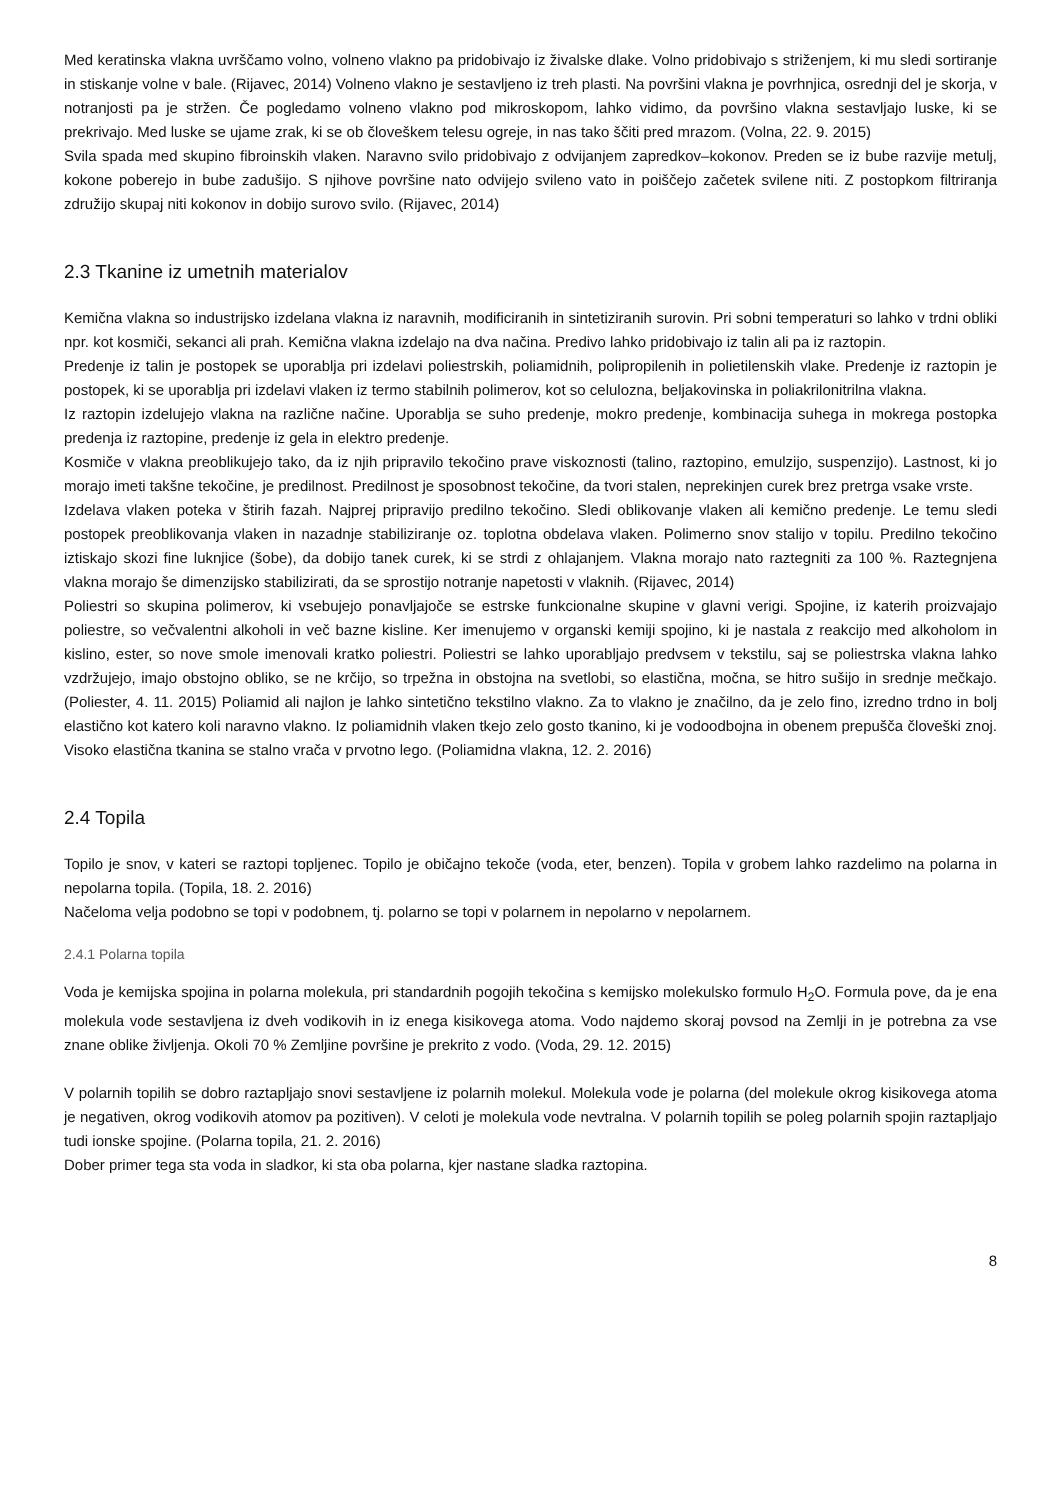Med keratinska vlakna uvrščamo volno, volneno vlakno pa pridobivajo iz živalske dlake. Volno pridobivajo s striženjem, ki mu sledi sortiranje in stiskanje volne v bale. (Rijavec, 2014) Volneno vlakno je sestavljeno iz treh plasti. Na površini vlakna je povrhnjica, osrednji del je skorja, v notranjosti pa je stržen. Če pogledamo volneno vlakno pod mikroskopom, lahko vidimo, da površino vlakna sestavljajo luske, ki se prekrivajo. Med luske se ujame zrak, ki se ob človeškem telesu ogreje, in nas tako ščiti pred mrazom. (Volna, 22. 9. 2015)
Svila spada med skupino fibroinskih vlaken. Naravno svilo pridobivajo z odvijanjem zapredkov–kokonov. Preden se iz bube razvije metulj, kokone poberejo in bube zadušijo. S njihove površine nato odvijejo svileno vato in poiščejo začetek svilene niti. Z postopkom filtriranja združijo skupaj niti kokonov in dobijo surovo svilo. (Rijavec, 2014)
2.3 Tkanine iz umetnih materialov
Kemična vlakna so industrijsko izdelana vlakna iz naravnih, modificiranih in sintetiziranih surovin. Pri sobni temperaturi so lahko v trdni obliki npr. kot kosmiči, sekanci ali prah. Kemična vlakna izdelajo na dva načina. Predivo lahko pridobivajo iz talin ali pa iz raztopin.
Predenje iz talin je postopek se uporablja pri izdelavi poliestrskih, poliamidnih, polipropilenih in polietilenskih vlake. Predenje iz raztopin je postopek, ki se uporablja pri izdelavi vlaken iz termo stabilnih polimerov, kot so celulozna, beljakovinska in poliakrilonitrilna vlakna.
Iz raztopin izdelujejo vlakna na različne načine. Uporablja se suho predenje, mokro predenje, kombinacija suhega in mokrega postopka predenja iz raztopine, predenje iz gela in elektro predenje.
Kosmiče v vlakna preoblikujejo tako, da iz njih pripravilo tekočino prave viskoznosti (talino, raztopino, emulzijo, suspenzijo). Lastnost, ki jo morajo imeti takšne tekočine, je predilnost. Predilnost je sposobnost tekočine, da tvori stalen, neprekinjen curek brez pretrga vsake vrste.
Izdelava vlaken poteka v štirih fazah. Najprej pripravijo predilno tekočino. Sledi oblikovanje vlaken ali kemično predenje. Le temu sledi postopek preoblikovanja vlaken in nazadnje stabiliziranje oz. toplotna obdelava vlaken. Polimerno snov stalijo v topilu. Predilno tekočino iztiskajo skozi fine luknjice (šobe), da dobijo tanek curek, ki se strdi z ohlajanjem. Vlakna morajo nato raztegniti za 100 %. Raztegnjena vlakna morajo še dimenzijsko stabilizirati, da se sprostijo notranje napetosti v vlaknih. (Rijavec, 2014)
Poliestri so skupina polimerov, ki vsebujejo ponavljajoče se estrske funkcionalne skupine v glavni verigi. Spojine, iz katerih proizvajajo poliestre, so večvalentni alkoholi in več bazne kisline. Ker imenujemo v organski kemiji spojino, ki je nastala z reakcijo med alkoholom in kislino, ester, so nove smole imenovali kratko poliestri. Poliestri se lahko uporabljajo predvsem v tekstilu, saj se poliestrska vlakna lahko vzdržujejo, imajo obstojno obliko, se ne krčijo, so trpežna in obstojna na svetlobi, so elastična, močna, se hitro sušijo in srednje mečkajo. (Poliester, 4. 11. 2015) Poliamid ali najlon je lahko sintetično tekstilno vlakno. Za to vlakno je značilno, da je zelo fino, izredno trdno in bolj elastično kot katero koli naravno vlakno. Iz poliamidnih vlaken tkejo zelo gosto tkanino, ki je vodoodbojna in obenem prepušča človeški znoj. Visoko elastična tkanina se stalno vrača v prvotno lego. (Poliamidna vlakna, 12. 2. 2016)
2.4 Topila
Topilo je snov, v kateri se raztopi topljenec. Topilo je običajno tekoče (voda, eter, benzen). Topila v grobem lahko razdelimo na polarna in nepolarna topila. (Topila, 18. 2. 2016)
Načeloma velja podobno se topi v podobnem, tj. polarno se topi v polarnem in nepolarno v nepolarnem.
2.4.1 Polarna topila
Voda je kemijska spojina in polarna molekula, pri standardnih pogojih tekočina s kemijsko molekulsko formulo H<sub>2</sub>O. Formula pove, da je ena molekula vode sestavljena iz dveh vodikovih in iz enega kisikovega atoma. Vodo najdemo skoraj povsod na Zemlji in je potrebna za vse znane oblike življenja. Okoli 70 % Zemljine površine je prekrito z vodo. (Voda, 29. 12. 2015)
V polarnih topilih se dobro raztapljajo snovi sestavljene iz polarnih molekul. Molekula vode je polarna (del molekule okrog kisikovega atoma je negativen, okrog vodikovih atomov pa pozitiven). V celoti je molekula vode nevtralna. V polarnih topilih se poleg polarnih spojin raztapljajo tudi ionske spojine. (Polarna topila, 21. 2. 2016)
Dober primer tega sta voda in sladkor, ki sta oba polarna, kjer nastane sladka raztopina.
8